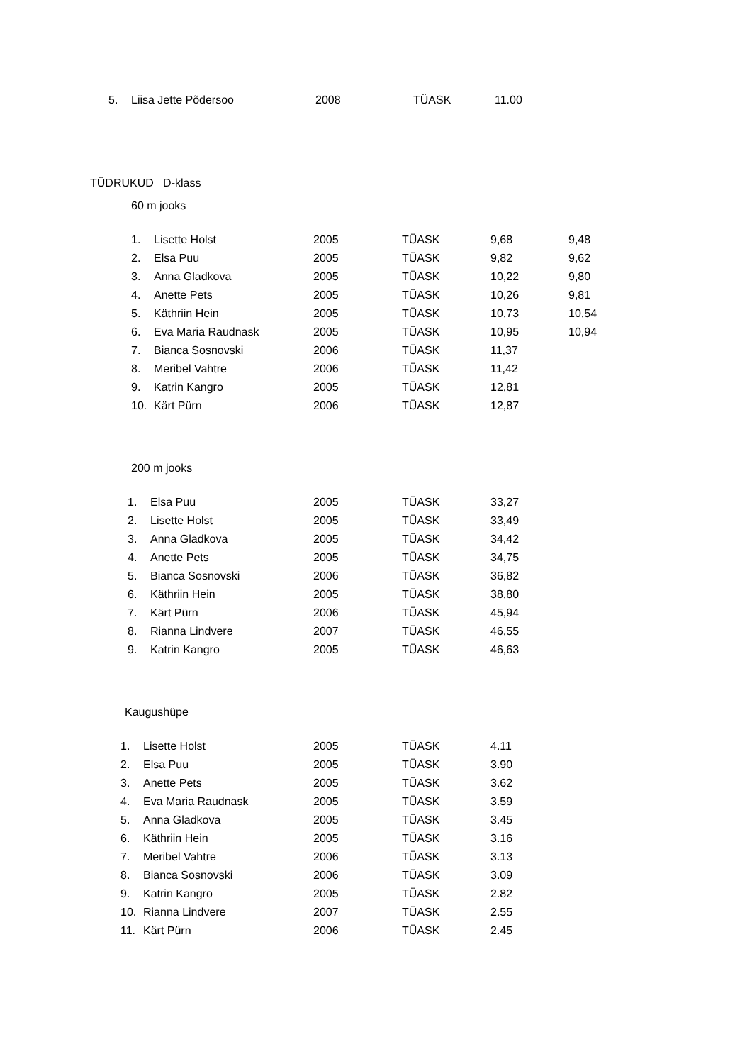| 5. | Liisa Jette Põdersoo | 2008 | TÜASK | 11.00 |
TÜDRUKUD D-klass
60 m jooks
| 1. | Lisette Holst | 2005 | TÜASK | 9,68 | 9,48 |
| 2. | Elsa Puu | 2005 | TÜASK | 9,82 | 9,62 |
| 3. | Anna Gladkova | 2005 | TÜASK | 10,22 | 9,80 |
| 4. | Anette Pets | 2005 | TÜASK | 10,26 | 9,81 |
| 5. | Käthriin Hein | 2005 | TÜASK | 10,73 | 10,54 |
| 6. | Eva Maria Raudnask | 2005 | TÜASK | 10,95 | 10,94 |
| 7. | Bianca Sosnovski | 2006 | TÜASK | 11,37 | |
| 8. | Meribel Vahtre | 2006 | TÜASK | 11,42 | |
| 9. | Katrin Kangro | 2005 | TÜASK | 12,81 | |
| 10. | Kärt Pürn | 2006 | TÜASK | 12,87 | |
200 m jooks
| 1. | Elsa Puu | 2005 | TÜASK | 33,27 |
| 2. | Lisette Holst | 2005 | TÜASK | 33,49 |
| 3. | Anna Gladkova | 2005 | TÜASK | 34,42 |
| 4. | Anette Pets | 2005 | TÜASK | 34,75 |
| 5. | Bianca Sosnovski | 2006 | TÜASK | 36,82 |
| 6. | Käthriin Hein | 2005 | TÜASK | 38,80 |
| 7. | Kärt Pürn | 2006 | TÜASK | 45,94 |
| 8. | Rianna Lindvere | 2007 | TÜASK | 46,55 |
| 9. | Katrin Kangro | 2005 | TÜASK | 46,63 |
Kaugushüpe
| 1. | Lisette Holst | 2005 | TÜASK | 4.11 |
| 2. | Elsa Puu | 2005 | TÜASK | 3.90 |
| 3. | Anette Pets | 2005 | TÜASK | 3.62 |
| 4. | Eva Maria Raudnask | 2005 | TÜASK | 3.59 |
| 5. | Anna Gladkova | 2005 | TÜASK | 3.45 |
| 6. | Käthriin Hein | 2005 | TÜASK | 3.16 |
| 7. | Meribel Vahtre | 2006 | TÜASK | 3.13 |
| 8. | Bianca Sosnovski | 2006 | TÜASK | 3.09 |
| 9. | Katrin Kangro | 2005 | TÜASK | 2.82 |
| 10. | Rianna Lindvere | 2007 | TÜASK | 2.55 |
| 11. | Kärt Pürn | 2006 | TÜASK | 2.45 |